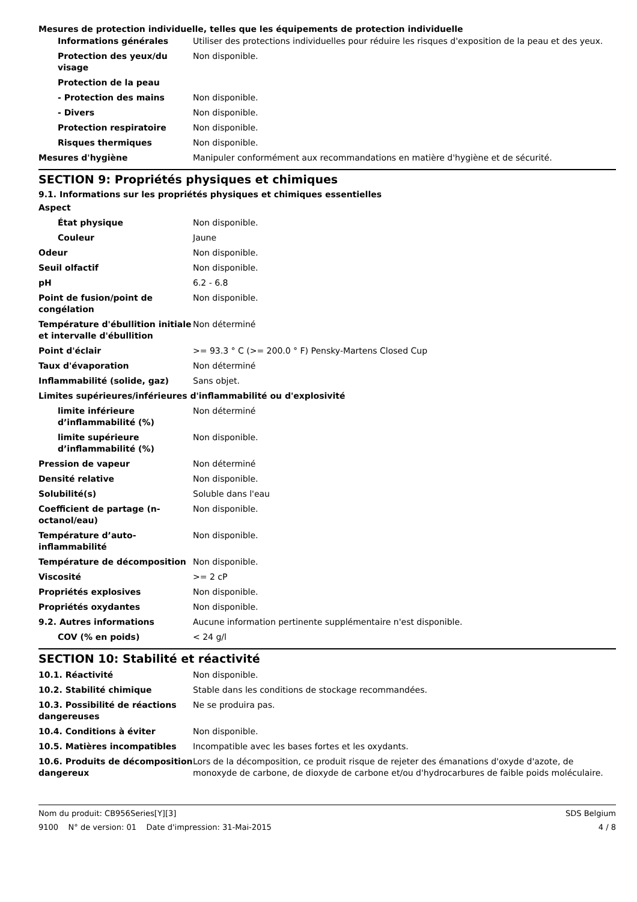Mesures de protection individuelle, telles que les équipements de protection individuelle
| Informations générales | Utiliser des protections individuelles pour réduire les risques d'exposition de la peau et des yeux. |
| Protection des yeux/du visage | Non disponible. |
| Protection de la peau | |
| - Protection des mains | Non disponible. |
| - Divers | Non disponible. |
| Protection respiratoire | Non disponible. |
| Risques thermiques | Non disponible. |
| Mesures d'hygiène | Manipuler conformément aux recommandations en matière d'hygiène et de sécurité. |
SECTION 9: Propriétés physiques et chimiques
9.1. Informations sur les propriétés physiques et chimiques essentielles
| Aspect | |
| État physique | Non disponible. |
| Couleur | Jaune |
| Odeur | Non disponible. |
| Seuil olfactif | Non disponible. |
| pH | 6.2 - 6.8 |
| Point de fusion/point de congélation | Non disponible. |
| Température d'ébullition initiale et intervalle d'ébullition | Non déterminé |
| Point d'éclair | >= 93.3 ° C (>= 200.0 ° F) Pensky-Martens Closed Cup |
| Taux d'évaporation | Non déterminé |
| Inflammabilité (solide, gaz) | Sans objet. |
| Limites supérieures/inférieures d'inflammabilité ou d'explosivité | |
| limite inférieure d’inflammabilité (%) | Non déterminé |
| limite supérieure d’inflammabilité (%) | Non disponible. |
| Pression de vapeur | Non déterminé |
| Densité relative | Non disponible. |
| Solubilité(s) | Soluble dans l'eau |
| Coefficient de partage (n-octanol/eau) | Non disponible. |
| Température d’auto-inflammabilité | Non disponible. |
| Température de décomposition | Non disponible. |
| Viscosité | >= 2 cP |
| Propriétés explosives | Non disponible. |
| Propriétés oxydantes | Non disponible. |
| 9.2. Autres informations | Aucune information pertinente supplémentaire n'est disponible. |
| COV (% en poids) | < 24 g/l |
SECTION 10: Stabilité et réactivité
| 10.1. Réactivité | Non disponible. |
| 10.2. Stabilité chimique | Stable dans les conditions de stockage recommandées. |
| 10.3. Possibilité de réactions dangereuses | Ne se produira pas. |
| 10.4. Conditions à éviter | Non disponible. |
| 10.5. Matières incompatibles | Incompatible avec les bases fortes et les oxydants. |
| 10.6. Produits de décomposition dangereux | Lors de la décomposition, ce produit risque de rejeter des émanations d'oxyde d'azote, de monoxyde de carbone, de dioxyde de carbone et/ou d'hydrocarbures de faible poids moléculaire. |
Nom du produit: CB956Series[Y][3] SDS Belgium
9100 N° de version: 01 Date d'impression: 31-Mai-2015 4 / 8